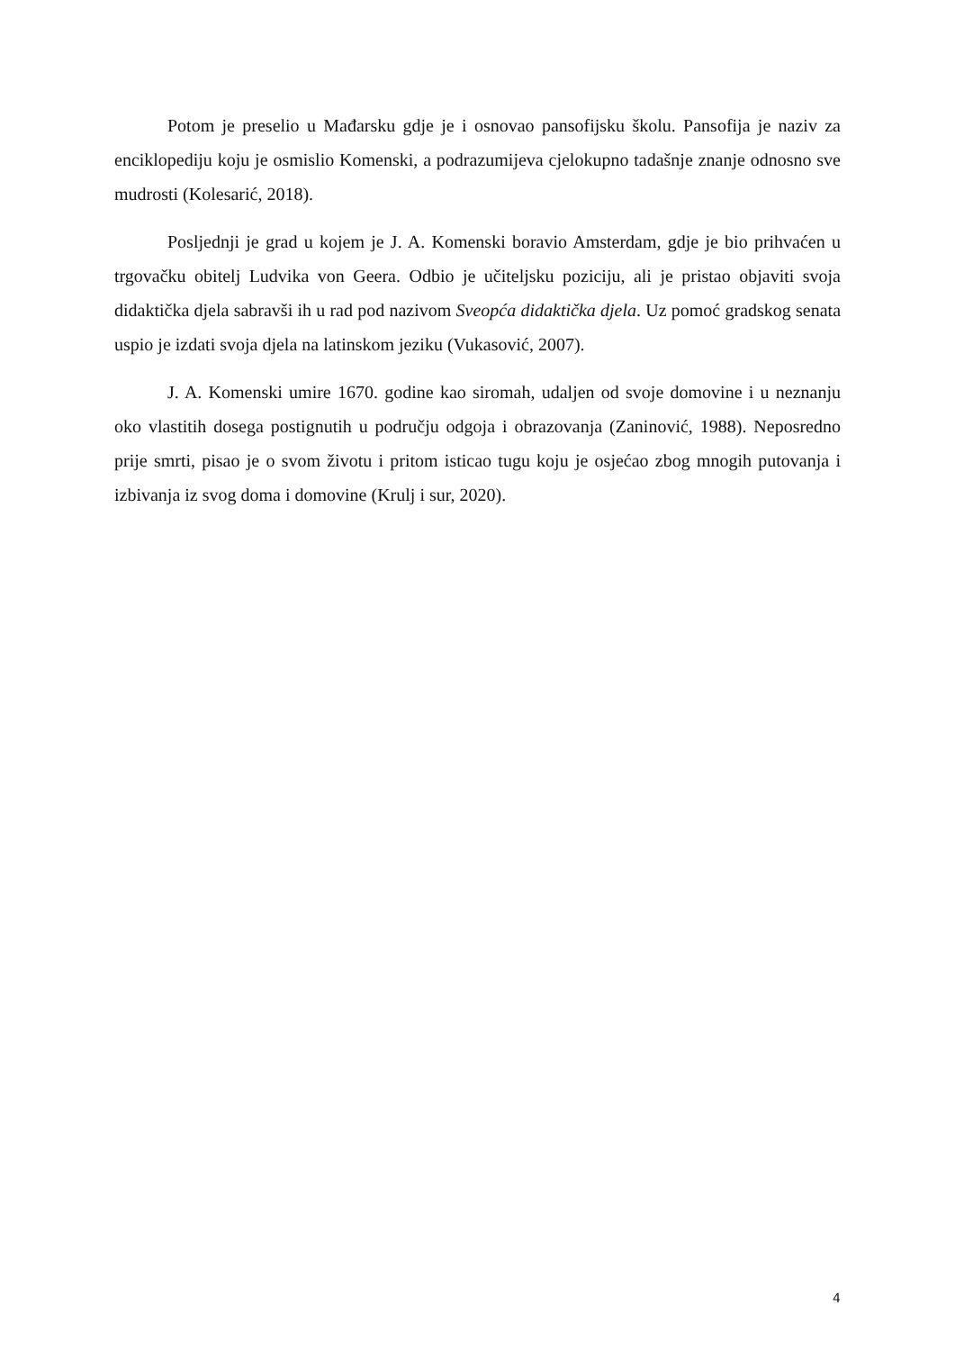Potom je preselio u Mađarsku gdje je i osnovao pansofijsku školu. Pansofija je naziv za enciklopediju koju je osmislio Komenski, a podrazumijeva cjelokupno tadašnje znanje odnosno sve mudrosti (Kolesarić, 2018).
Posljednji je grad u kojem je J. A. Komenski boravio Amsterdam, gdje je bio prihvaćen u trgovačku obitelj Ludvika von Geera. Odbio je učiteljsku poziciju, ali je pristao objaviti svoja didaktička djela sabravši ih u rad pod nazivom Sveopća didaktička djela. Uz pomoć gradskog senata uspio je izdati svoja djela na latinskom jeziku (Vukasović, 2007).
J. A. Komenski umire 1670. godine kao siromah, udaljen od svoje domovine i u neznanju oko vlastitih dosega postignutih u području odgoja i obrazovanja (Zaninović, 1988). Neposredno prije smrti, pisao je o svom životu i pritom isticao tugu koju je osjećao zbog mnogih putovanja i izbivanja iz svog doma i domovine (Krulj i sur, 2020).
4